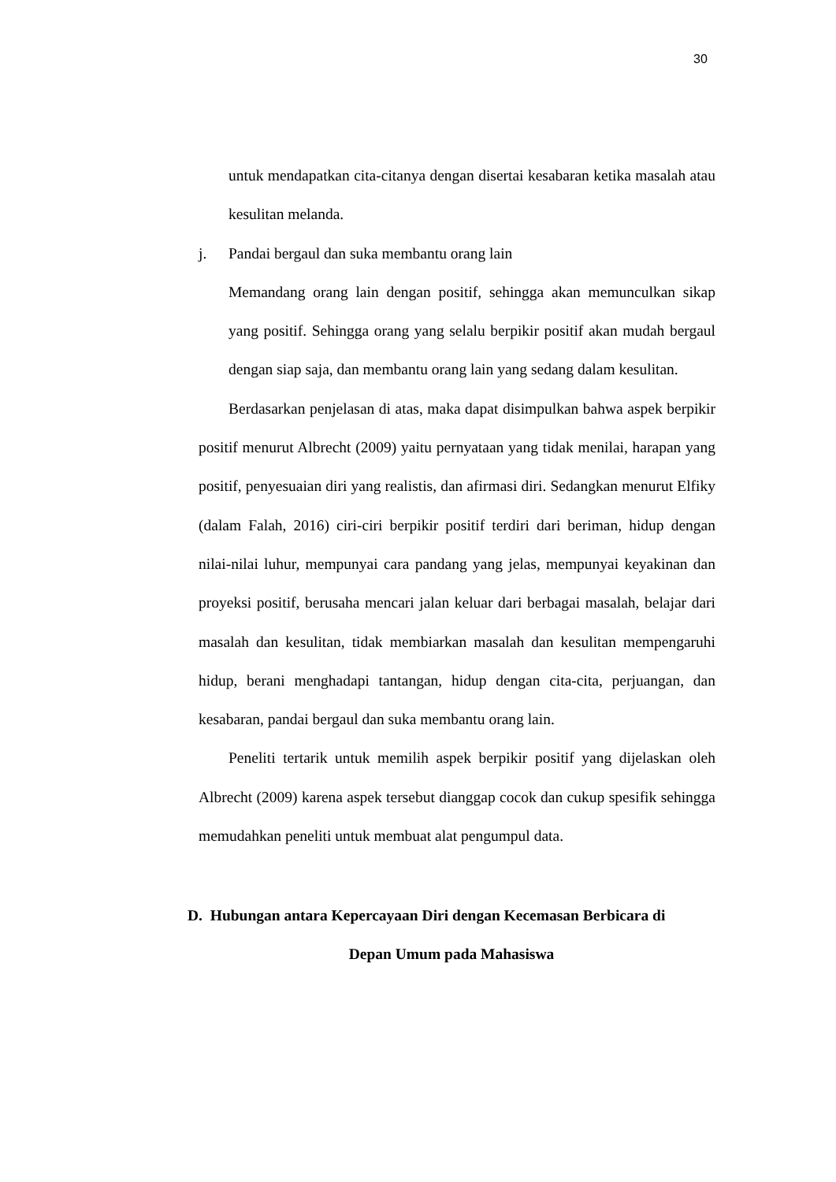30
untuk mendapatkan cita-citanya dengan disertai kesabaran ketika masalah atau kesulitan melanda.
j. Pandai bergaul dan suka membantu orang lain
Memandang orang lain dengan positif, sehingga akan memunculkan sikap yang positif. Sehingga orang yang selalu berpikir positif akan mudah bergaul dengan siap saja, dan membantu orang lain yang sedang dalam kesulitan.
Berdasarkan penjelasan di atas, maka dapat disimpulkan bahwa aspek berpikir positif menurut Albrecht (2009) yaitu pernyataan yang tidak menilai, harapan yang positif, penyesuaian diri yang realistis, dan afirmasi diri. Sedangkan menurut Elfiky (dalam Falah, 2016) ciri-ciri berpikir positif terdiri dari beriman, hidup dengan nilai-nilai luhur, mempunyai cara pandang yang jelas, mempunyai keyakinan dan proyeksi positif, berusaha mencari jalan keluar dari berbagai masalah, belajar dari masalah dan kesulitan, tidak membiarkan masalah dan kesulitan mempengaruhi hidup, berani menghadapi tantangan, hidup dengan cita-cita, perjuangan, dan kesabaran, pandai bergaul dan suka membantu orang lain.
Peneliti tertarik untuk memilih aspek berpikir positif yang dijelaskan oleh Albrecht (2009) karena aspek tersebut dianggap cocok dan cukup spesifik sehingga memudahkan peneliti untuk membuat alat pengumpul data.
D. Hubungan antara Kepercayaan Diri dengan Kecemasan Berbicara di
Depan Umum pada Mahasiswa